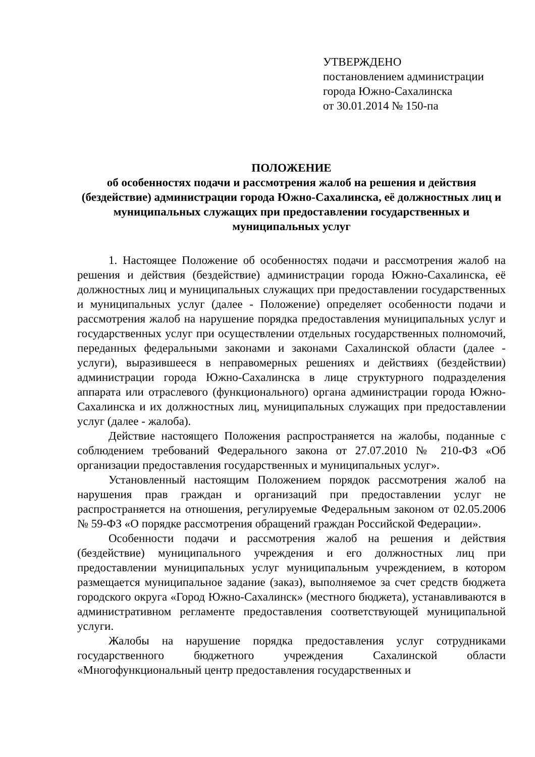УТВЕРЖДЕНО
постановлением администрации
города Южно-Сахалинска
от 30.01.2014 № 150-па
ПОЛОЖЕНИЕ
об особенностях подачи и рассмотрения жалоб на решения и действия (бездействие) администрации города Южно-Сахалинска, её должностных лиц и муниципальных служащих при предоставлении государственных и муниципальных услуг
1. Настоящее Положение об особенностях подачи и рассмотрения жалоб на решения и действия (бездействие) администрации города Южно-Сахалинска, её должностных лиц и муниципальных служащих при предоставлении государственных и муниципальных услуг (далее - Положение) определяет особенности подачи и рассмотрения жалоб на нарушение порядка предоставления муниципальных услуг и государственных услуг при осуществлении отдельных государственных полномочий, переданных федеральными законами и законами Сахалинской области (далее - услуги), выразившееся в неправомерных решениях и действиях (бездействии) администрации города Южно-Сахалинска в лице структурного подразделения аппарата или отраслевого (функционального) органа администрации города Южно-Сахалинска и их должностных лиц, муниципальных служащих при предоставлении услуг (далее - жалоба).
Действие настоящего Положения распространяется на жалобы, поданные с соблюдением требований Федерального закона от 27.07.2010 № 210-ФЗ «Об организации предоставления государственных и муниципальных услуг».
Установленный настоящим Положением порядок рассмотрения жалоб на нарушения прав граждан и организаций при предоставлении услуг не распространяется на отношения, регулируемые Федеральным законом от 02.05.2006 № 59-ФЗ «О порядке рассмотрения обращений граждан Российской Федерации».
Особенности подачи и рассмотрения жалоб на решения и действия (бездействие) муниципального учреждения и его должностных лиц при предоставлении муниципальных услуг муниципальным учреждением, в котором размещается муниципальное задание (заказ), выполняемое за счет средств бюджета городского округа «Город Южно-Сахалинск» (местного бюджета), устанавливаются в административном регламенте предоставления соответствующей муниципальной услуги.
Жалобы на нарушение порядка предоставления услуг сотрудниками государственного бюджетного учреждения Сахалинской области «Многофункциональный центр предоставления государственных и